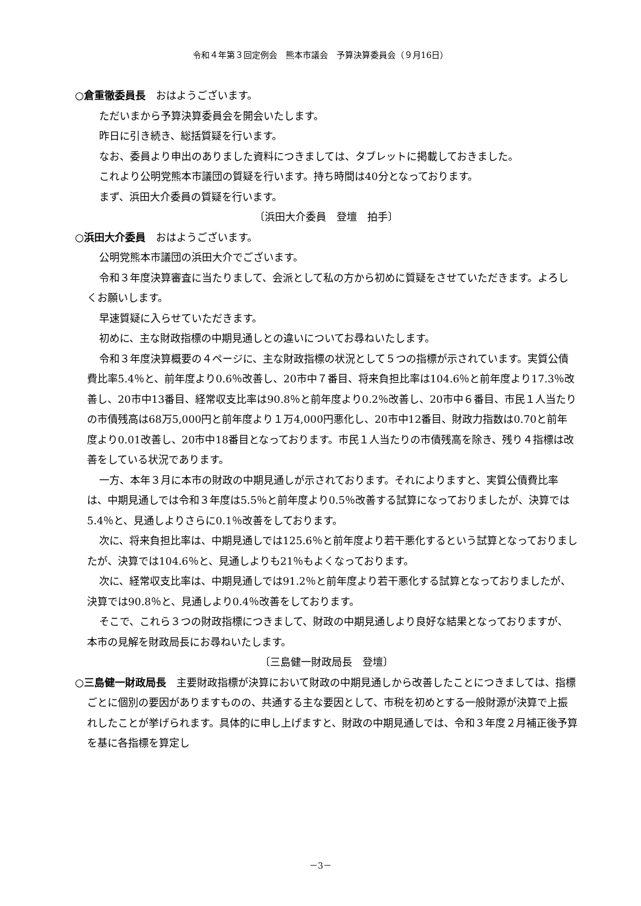令和４年第３回定例会　熊本市議会　予算決算委員会（９月16日）
○倉重徹委員長　おはようございます。
ただいまから予算決算委員会を開会いたします。
昨日に引き続き、総括質疑を行います。
なお、委員より申出のありました資料につきましては、タブレットに掲載しておきました。
これより公明党熊本市議団の質疑を行います。持ち時間は40分となっております。
まず、浜田大介委員の質疑を行います。
〔浜田大介委員　登壇　拍手〕
○浜田大介委員　おはようございます。
公明党熊本市議団の浜田大介でございます。
令和３年度決算審査に当たりまして、会派として私の方から初めに質疑をさせていただきます。よろしくお願いします。
早速質疑に入らせていただきます。
初めに、主な財政指標の中期見通しとの違いについてお尋ねいたします。
令和３年度決算概要の４ページに、主な財政指標の状況として５つの指標が示されています。実質公債費比率5.4％と、前年度より0.6％改善し、20市中７番目、将来負担比率は104.6％と前年度より17.3％改善し、20市中13番目、経常収支比率は90.8％と前年度より0.2％改善し、20市中６番目、市民１人当たりの市債残高は68万5,000円と前年度より１万4,000円悪化し、20市中12番目、財政力指数は0.70と前年度より0.01改善し、20市中18番目となっております。市民１人当たりの市債残高を除き、残り４指標は改善をしている状況であります。
一方、本年３月に本市の財政の中期見通しが示されております。それによりますと、実質公債費比率は、中期見通しでは令和３年度は5.5％と前年度より0.5％改善する試算になっておりましたが、決算では5.4％と、見通しよりさらに0.1％改善をしております。
次に、将来負担比率は、中期見通しでは125.6％と前年度より若干悪化するという試算となっておりましたが、決算では104.6％と、見通しよりも21％もよくなっております。
次に、経常収支比率は、中期見通しでは91.2％と前年度より若干悪化する試算となっておりましたが、決算では90.8％と、見通しより0.4％改善をしております。
そこで、これら３つの財政指標につきまして、財政の中期見通しより良好な結果となっておりますが、本市の見解を財政局長にお尋ねいたします。
〔三島健一財政局長　登壇〕
○三島健一財政局長　主要財政指標が決算において財政の中期見通しから改善したことにつきましては、指標ごとに個別の要因がありますものの、共通する主な要因として、市税を初めとする一般財源が決算で上振れしたことが挙げられます。具体的に申し上げますと、財政の中期見通しでは、令和３年度２月補正後予算を基に各指標を算定し
－3－